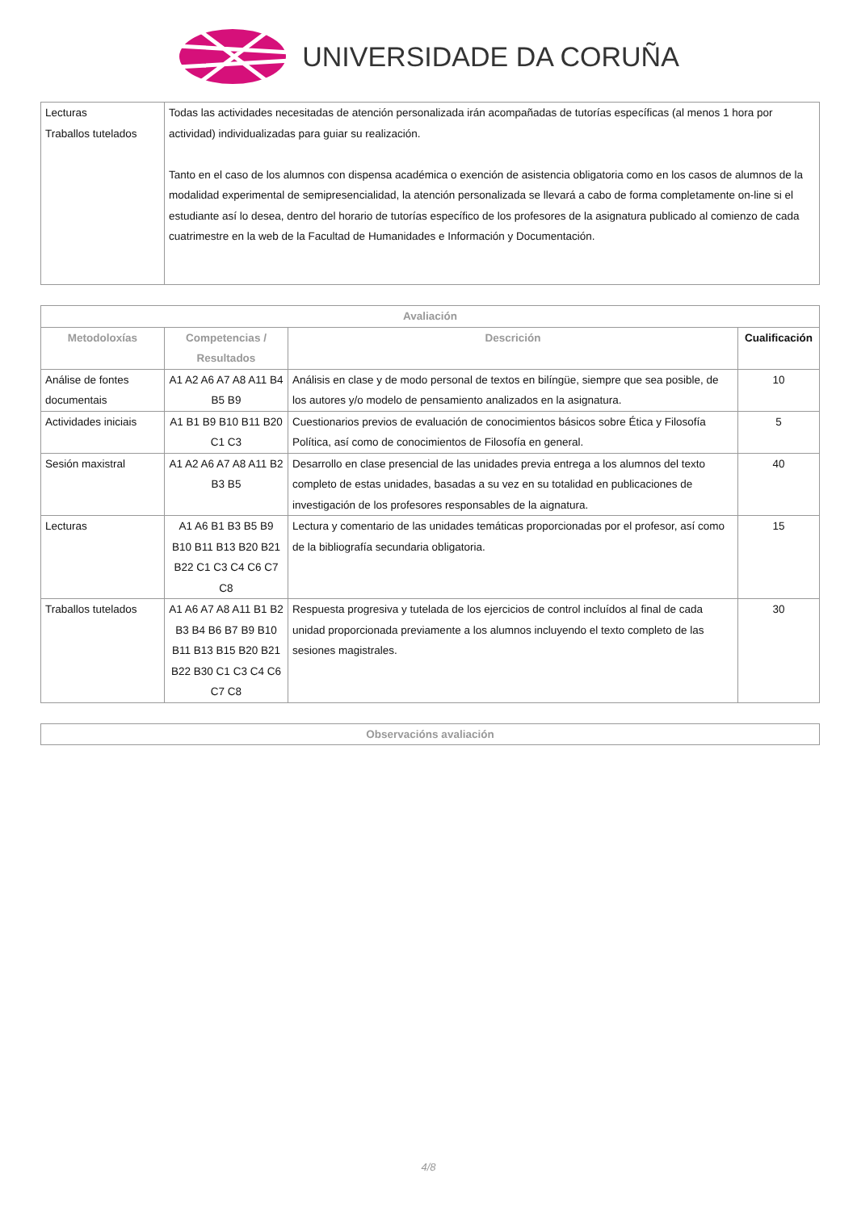UNIVERSIDADE DA CORUÑA
| Lecturas Traballos tutelados | Todas las actividades necesitadas de atención personalizada irán acompañadas de tutorías específicas (al menos 1 hora por actividad) individualizadas para guiar su realización. Tanto en el caso de los alumnos con dispensa académica o exención de asistencia obligatoria como en los casos de alumnos de la modalidad experimental de semipresencialidad, la atención personalizada se llevará a cabo de forma completamente on-line si el estudiante así lo desea, dentro del horario de tutorías específico de los profesores de la asignatura publicado al comienzo de cada cuatrimestre en la web de la Facultad de Humanidades e Información y Documentación. |
| Avaliación | | | |
| --- | --- | --- | --- |
| Metodoloxías | Competencias / Resultados | Descrición | Cualificación |
| Análise de fontes documentais | A1 A2 A6 A7 A8 A11 B4 B5 B9 | Análisis en clase y de modo personal de textos en bilíngüe, siempre que sea posible, de los autores y/o modelo de pensamiento analizados en la asignatura. | 10 |
| Actividades iniciais | A1 B1 B9 B10 B11 B20 C1 C3 | Cuestionarios previos de evaluación de conocimientos básicos sobre Ética y Filosofía Política, así como de conocimientos de Filosofía en general. | 5 |
| Sesión maxistral | A1 A2 A6 A7 A8 A11 B2 B3 B5 | Desarrollo en clase presencial de las unidades previa entrega a los alumnos del texto completo de estas unidades, basadas a su vez en su totalidad en publicaciones de investigación de los profesores responsables de la aignatura. | 40 |
| Lecturas | A1 A6 B1 B3 B5 B9 B10 B11 B13 B20 B21 B22 C1 C3 C4 C6 C7 C8 | Lectura y comentario de las unidades temáticas proporcionadas por el profesor, así como de la bibliografía secundaria obligatoria. | 15 |
| Traballos tutelados | A1 A6 A7 A8 A11 B1 B2 B3 B4 B6 B7 B9 B10 B11 B13 B15 B20 B21 B22 B30 C1 C3 C4 C6 C7 C8 | Respuesta progresiva y tutelada de los ejercicios de control incluídos al final de cada unidad proporcionada previamente a los alumnos incluyendo el texto completo de las sesiones magistrales. | 30 |
| Observacións avaliación |
| --- |
4/8